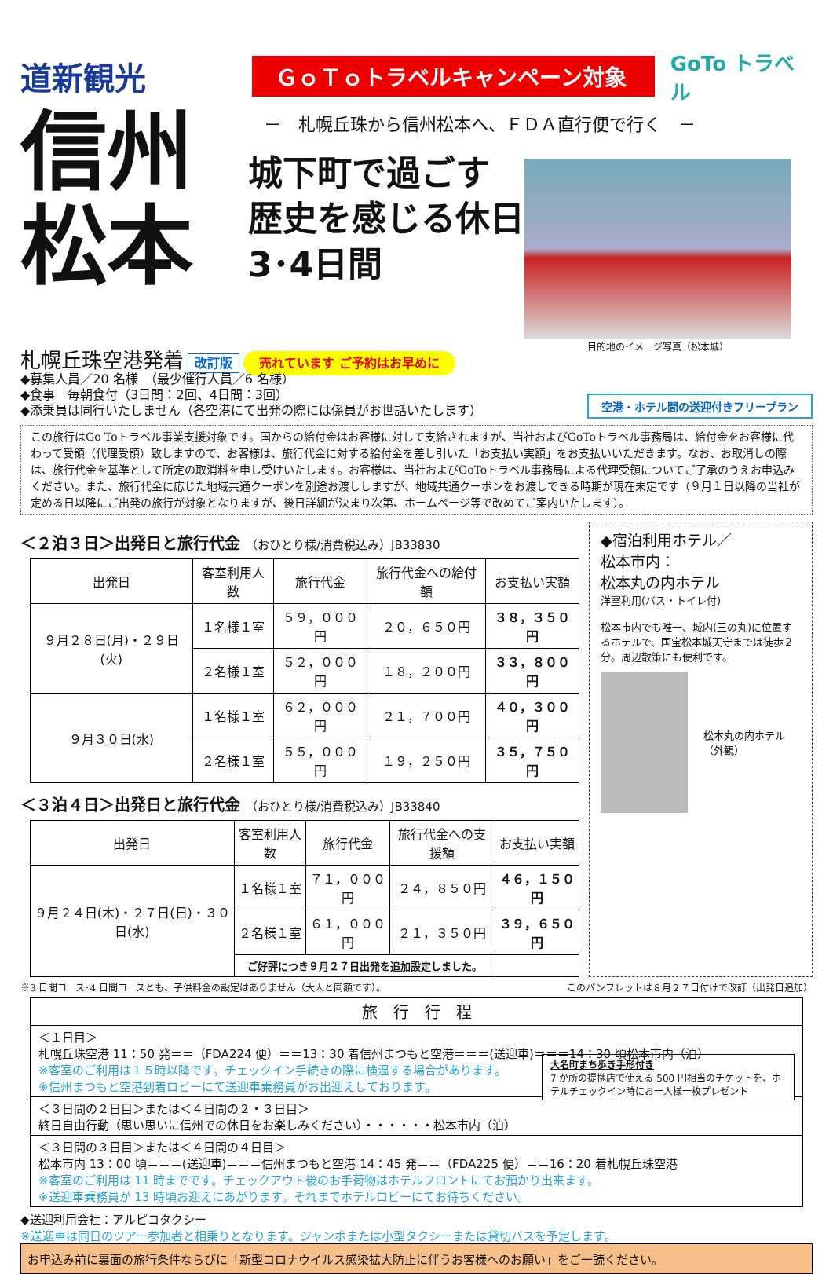道新観光
ＧｏＴｏトラベルキャンペーン対象
GoTo トラベル
信州
松本
－　札幌丘珠から信州松本へ、ＦＤＡ直行便で行く　－
城下町で過ごす
歴史を感じる休日
3･4日間
目的地のイメージ写真（松本城）
札幌丘珠空港発着 改訂版 売れています ご予約はお早めに
◆募集人員／20 名様　（最少催行人員／6 名様）
◆食事　毎朝食付（3日間：2回、4日間：3回）
◆添乗員は同行いたしません（各空港にて出発の際には係員がお世話いたします）
空港・ホテル間の送迎付きフリープラン
この旅行はGo Toトラベル事業支援対象です。国からの給付金はお客様に対して支給されますが、当社およびGoToトラベル事務局は、給付金をお客様に代わって受領（代理受領）致しますので、お客様は、旅行代金に対する給付金を差し引いた「お支払い実額」をお支払いいただきます。なお、お取消しの際は、旅行代金を基準として所定の取消料を申し受けいたします。お客様は、当社およびGoToトラベル事務局による代理受領についてご了承のうえお申込みください。また、旅行代金に応じた地域共通クーポンを別途お渡ししますが、地域共通クーポンをお渡しできる時期が現在未定です（９月１日以降の当社が定める日以降にご出発の旅行が対象となりますが、後日詳細が決まり次第、ホームページ等で改めてご案内いたします）。
＜２泊３日＞出発日と旅行代金 （おひとり様/消費税込み）JB33830
| 出発日 | 客室利用人数 | 旅行代金 | 旅行代金への給付額 | お支払い実額 |
| --- | --- | --- | --- | --- |
| ９月２８日(月)・２９日(火) | １名様１室 | ５９，０００円 | ２０，６５０円 | ３８，３５０円 |
| | ２名様１室 | ５２，０００円 | １８，２００円 | ３３，８００円 |
| ９月３０日(水) | １名様１室 | ６２，０００円 | ２１，７００円 | ４０，３００円 |
| | ２名様１室 | ５５，０００円 | １９，２５０円 | ３５，７５０円 |
＜３泊４日＞出発日と旅行代金 （おひとり様/消費税込み）JB33840
| 出発日 | 客室利用人数 | 旅行代金 | 旅行代金への支援額 | お支払い実額 |
| --- | --- | --- | --- | --- |
| ９月２４日(木)・２７日(日)・３０日(水) | １名様１室 | ７１，０００円 | ２４，８５０円 | ４６，１５０円 |
| | ２名様１室 | ６１，０００円 | ２１，３５０円 | ３９，６５０円 |
| | ご好評につき９月２７日出発を追加設定しました。 | | | |
◆宿泊利用ホテル／
松本市内：
松本丸の内ホテル
洋室利用(バス・トイレ付)
松本市内でも唯一、城内(三の丸)に位置するホテルで、国宝松本城天守までは徒歩２分。周辺散策にも便利です。
松本丸の内ホテル（外観）
※3 日間コース･4 日間コースとも、子供料金の設定はありません（大人と同額です）。 このパンフレットは８月２７日付けで改訂（出発日追加）
旅　行　行　程
＜１日目＞
札幌丘珠空港 11：50 発＝＝（FDA224 便）＝＝13：30 着信州まつもと空港＝＝＝(送迎車)＝＝＝14：30 頃松本市内（泊）
※客室のご利用は１５時以降です。チェックイン手続きの際に検温する場合があります。
※信州まつもと空港到着ロビーにて送迎車乗務員がお出迎えしております。
大名町まち歩き手形付き
7 か所の提携店で使える 500 円相当のチケットを、ホテルチェックイン時にお一人様一枚プレゼント
＜３日間の２日目＞または＜４日間の２・３日目＞
終日自由行動（思い思いに信州での休日をお楽しみください）・・・・・・松本市内（泊）
＜３日間の３日目＞または＜４日間の４日目＞
松本市内 13：00 頃＝＝＝(送迎車)＝＝＝信州まつもと空港 14：45 発＝＝（FDA225 便）＝＝16：20 着札幌丘珠空港
※客室のご利用は 11 時までです。チェックアウト後のお手荷物はホテルフロントにてお預かり出来ます。
※送迎車乗務員が 13 時頃お迎えにあがります。それまでホテルロビーにてお待ちください。
◆送迎利用会社：アルピコタクシー
※送迎車は同日のツアー参加者と相乗りとなります。ジャンボまたは小型タクシーまたは貸切バスを予定します。
お申込み前に裏面の旅行条件ならびに「新型コロナウイルス感染拡大防止に伴うお客様へのお願い」をご一読ください。